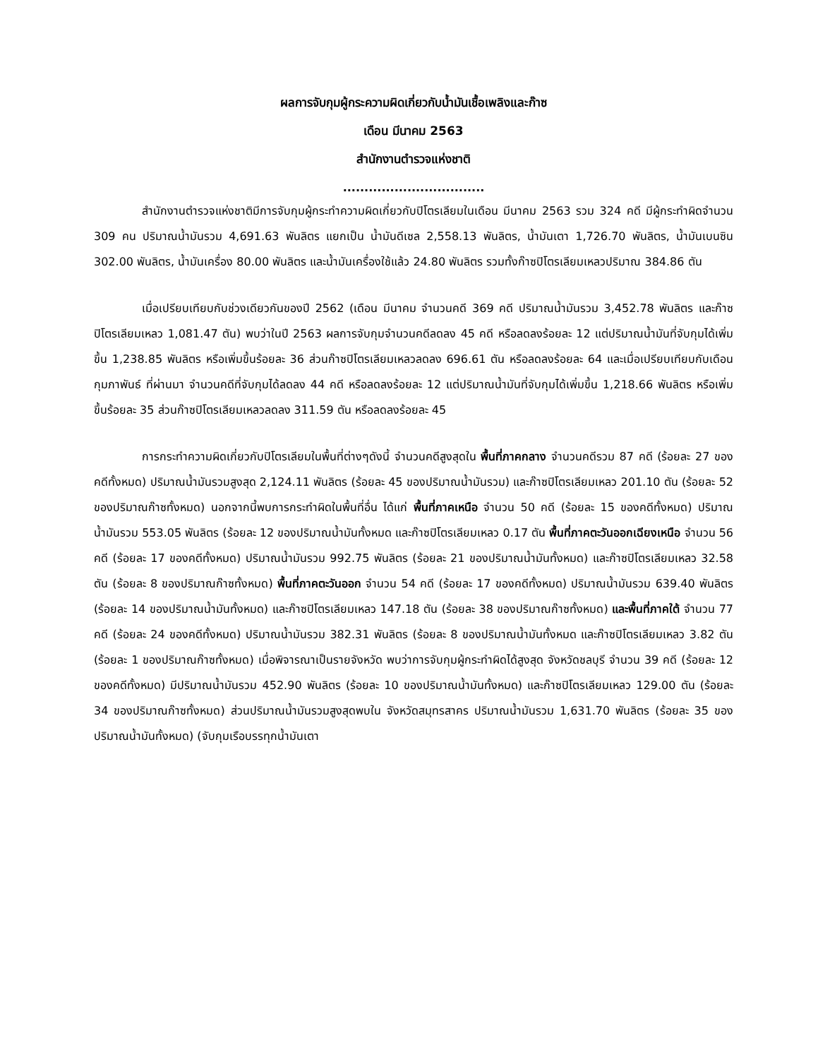ผลการจับกุมผู้กระความผิดเกี่ยวกับน้ำมันเชื้อเพลิงและก๊าซ
เดือน มีนาคม 2563
สำนักงานตำรวจแห่งชาติ
.................................
สำนักงานตำรวจแห่งชาติมีการจับกุมผู้กระทำความผิดเกี่ยวกับปิโตรเลียมในเดือน มีนาคม 2563 รวม 324 คดี มีผู้กระทำผิดจำนวน 309 คน ปริมาณน้ำมันรวม 4,691.63 พันลิตร แยกเป็น น้ำมันดีเซล 2,558.13 พันลิตร, น้ำมันเตา 1,726.70 พันลิตร, น้ำมันเบนซิน 302.00 พันลิตร, น้ำมันเครื่อง 80.00 พันลิตร และน้ำมันเครื่องใช้แล้ว 24.80 พันลิตร รวมทั้งก๊าซปิโตรเลียมเหลวปริมาณ 384.86 ตัน
เมื่อเปรียบเทียบกับช่วงเดียวกันของปี 2562 (เดือน มีนาคม จำนวนคดี 369 คดี ปริมาณน้ำมันรวม 3,452.78 พันลิตร และก๊าซปิโตรเลียมเหลว 1,081.47 ตัน) พบว่าในปี 2563 ผลการจับกุมจำนวนคดีลดลง 45 คดี หรือลดลงร้อยละ 12 แต่ปริมาณน้ำมันที่จับกุมได้เพิ่มขึ้น 1,238.85 พันลิตร หรือเพิ่มขึ้นร้อยละ 36 ส่วนก๊าซปิโตรเลียมเหลวลดลง 696.61 ตัน หรือลดลงร้อยละ 64 และเมื่อเปรียบเทียบกับเดือน กุมภาพันธ์ ที่ผ่านมา จำนวนคดีที่จับกุมได้ลดลง 44 คดี หรือลดลงร้อยละ 12 แต่ปริมาณน้ำมันที่จับกุมได้เพิ่มขึ้น 1,218.66 พันลิตร หรือเพิ่มขึ้นร้อยละ 35 ส่วนก๊าซปิโตรเลียมเหลวลดลง 311.59 ตัน หรือลดลงร้อยละ 45
การกระทำความผิดเกี่ยวกับปิโตรเลียมในพื้นที่ต่างๆดังนี้ จำนวนคดีสูงสุดใน พื้นที่ภาคกลาง จำนวนคดีรวม 87 คดี (ร้อยละ 27 ของคดีทั้งหมด) ปริมาณน้ำมันรวมสูงสุด 2,124.11 พันลิตร (ร้อยละ 45 ของปริมาณน้ำมันรวม) และก๊าซปิโตรเลียมเหลว 201.10 ตัน (ร้อยละ 52 ของปริมาณก๊าซทั้งหมด) นอกจากนี้พบการกระทำผิดในพื้นที่อื่น ได้แก่ พื้นที่ภาคเหนือ จำนวน 50 คดี (ร้อยละ 15 ของคดีทั้งหมด) ปริมาณน้ำมันรวม 553.05 พันลิตร (ร้อยละ 12 ของปริมาณน้ำมันทั้งหมด และก๊าซปิโตรเลียมเหลว 0.17 ตัน พื้นที่ภาคตะวันออกเฉียงเหนือ จำนวน 56 คดี (ร้อยละ 17 ของคดีทั้งหมด) ปริมาณน้ำมันรวม 992.75 พันลิตร (ร้อยละ 21 ของปริมาณน้ำมันทั้งหมด) และก๊าซปิโตรเลียมเหลว 32.58 ตัน (ร้อยละ 8 ของปริมาณก๊าซทั้งหมด) พื้นที่ภาคตะวันออก จำนวน 54 คดี (ร้อยละ 17 ของคดีทั้งหมด) ปริมาณน้ำมันรวม 639.40 พันลิตร (ร้อยละ 14 ของปริมาณน้ำมันทั้งหมด) และก๊าซปิโตรเลียมเหลว 147.18 ตัน (ร้อยละ 38 ของปริมาณก๊าซทั้งหมด) และพื้นที่ภาคใต้ จำนวน 77 คดี (ร้อยละ 24 ของคดีทั้งหมด) ปริมาณน้ำมันรวม 382.31 พันลิตร (ร้อยละ 8 ของปริมาณน้ำมันทั้งหมด และก๊าซปิโตรเลียมเหลว 3.82 ตัน (ร้อยละ 1 ของปริมาณก๊าซทั้งหมด) เมื่อพิจารณาเป็นรายจังหวัด พบว่าการจับกุมผู้กระทำผิดได้สูงสุด จังหวัดชลบุรี จำนวน 39 คดี (ร้อยละ 12 ของคดีทั้งหมด) มีปริมาณน้ำมันรวม 452.90 พันลิตร (ร้อยละ 10 ของปริมาณน้ำมันทั้งหมด) และก๊าซปิโตรเลียมเหลว 129.00 ตัน (ร้อยละ 34 ของปริมาณก๊าซทั้งหมด) ส่วนปริมาณน้ำมันรวมสูงสุดพบใน จังหวัดสมุทรสาคร ปริมาณน้ำมันรวม 1,631.70 พันลิตร (ร้อยละ 35 ของปริมาณน้ำมันทั้งหมด) (จับกุมเรือบรรทุกน้ำมันเตา